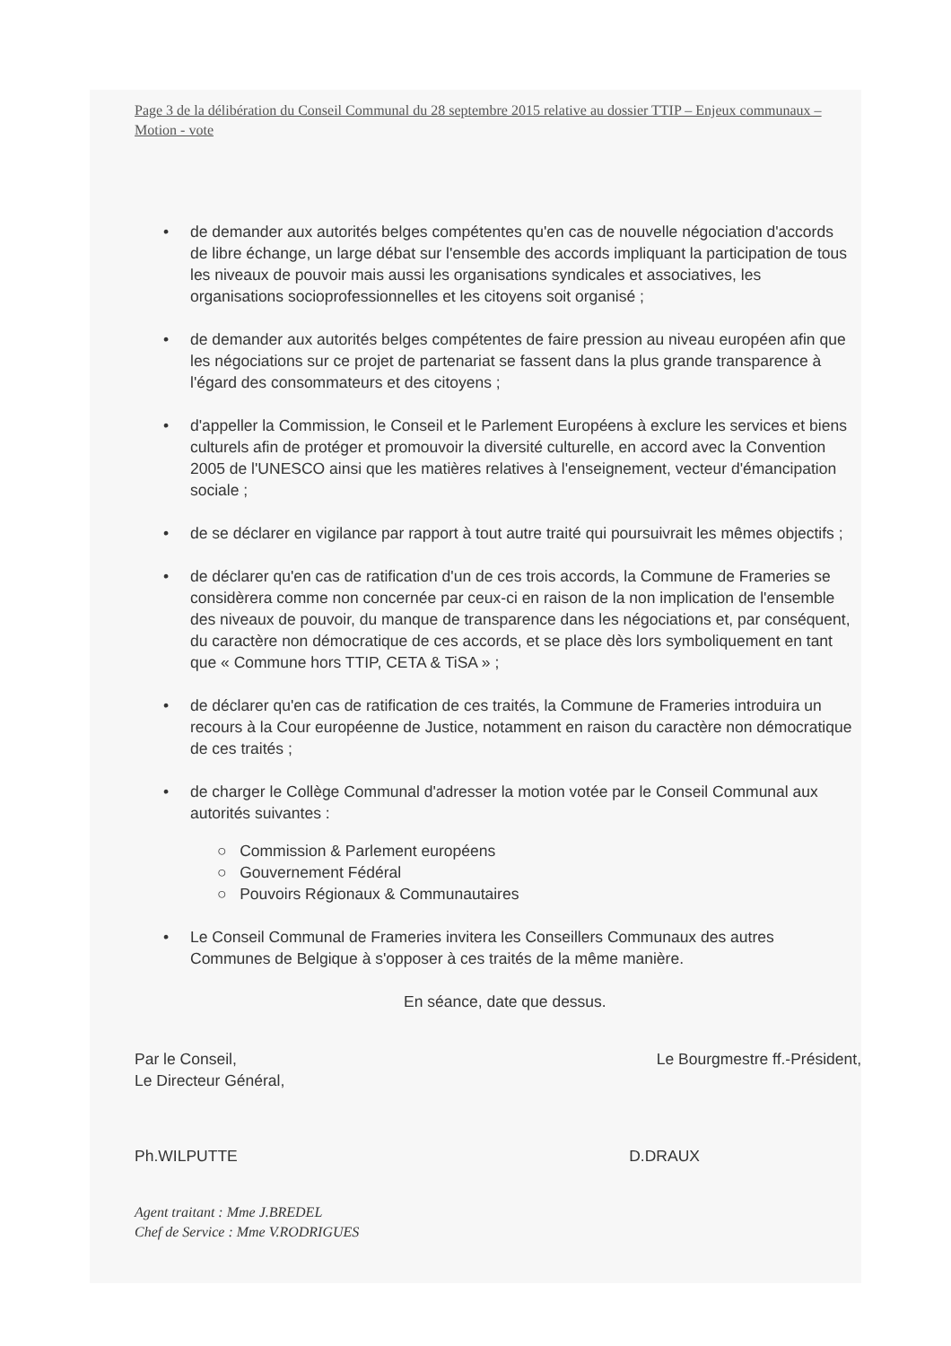Page 3 de la délibération du Conseil Communal du 28 septembre 2015 relative au dossier TTIP – Enjeux communaux – Motion - vote
• de demander aux autorités belges compétentes qu'en cas de nouvelle négociation d'accords de libre échange, un large débat sur l'ensemble des accords impliquant la participation de tous les niveaux de pouvoir mais aussi les organisations syndicales et associatives, les organisations socioprofessionnelles et les citoyens soit organisé ;
• de demander aux autorités belges compétentes de faire pression au niveau européen afin que les négociations sur ce projet de partenariat se fassent dans la plus grande transparence à l'égard des consommateurs et des citoyens ;
• d'appeller la Commission, le Conseil et le Parlement Européens à exclure les services et biens culturels afin de protéger et promouvoir la diversité culturelle, en accord avec la Convention 2005 de l'UNESCO ainsi que les matières relatives à l'enseignement, vecteur d'émancipation sociale ;
• de se déclarer en vigilance par rapport à tout autre traité qui poursuivrait les mêmes objectifs ;
• de déclarer qu'en cas de ratification d'un de ces trois accords, la Commune de Frameries se considèrera comme non concernée par ceux-ci en raison de la non implication de l'ensemble des niveaux de pouvoir, du manque de transparence dans les négociations et, par conséquent, du caractère non démocratique de ces accords, et se place dès lors symboliquement en tant que « Commune hors TTIP, CETA & TiSA » ;
• de déclarer qu'en cas de ratification de ces traités, la Commune de Frameries introduira un recours à la Cour européenne de Justice, notamment en raison du caractère non démocratique de ces traités ;
• de charger le Collège Communal d'adresser la motion votée par le Conseil Communal aux autorités suivantes :
○ Commission & Parlement européens
○ Gouvernement Fédéral
○ Pouvoirs Régionaux & Communautaires
• Le Conseil Communal de Frameries invitera les Conseillers Communaux des autres Communes de Belgique à s'opposer à ces traités de la même manière.
En séance, date que dessus.
Par le Conseil,
Le Directeur Général,
Le Bourgmestre ff.-Président,
Ph.WILPUTTE D.DRAUX
Agent traitant : Mme J.BREDEL
Chef de Service : Mme V.RODRIGUES